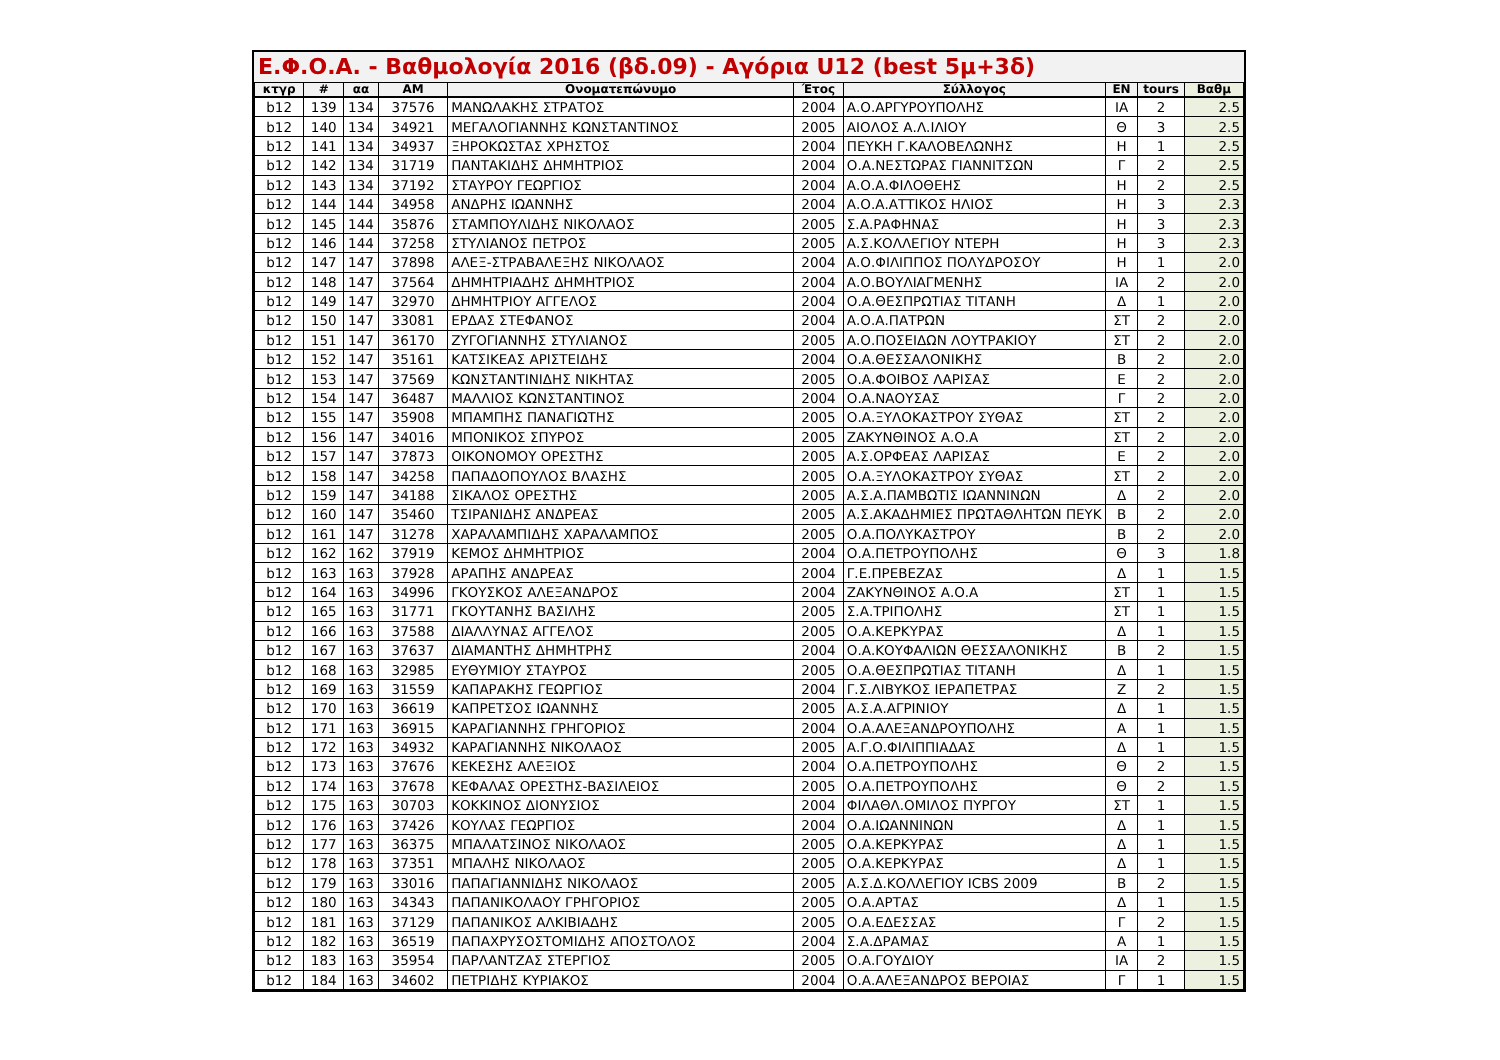Ε.Φ.Ο.Α. - Βαθμολογία 2016 (βδ.09) - Αγόρια U12 (best 5μ+3δ)
| κτγρ | # | αα | AM | Ονοματεπώνυμο | Έτος | Σύλλογος | EN | tours | Βαθμ |
| --- | --- | --- | --- | --- | --- | --- | --- | --- | --- |
| b12 | 139 | 134 | 37576 | ΜΑΝΩΛΑΚΗΣ ΣΤΡΑΤΟΣ | 2004 | Α.Ο.ΑΡΓΥΡΟΥΠΟΛΗΣ | ΙΑ | 2 | 2.5 |
| b12 | 140 | 134 | 34921 | ΜΕΓΑΛΟΓΙΑΝΝΗΣ ΚΩΝΣΤΑΝΤΙΝΟΣ | 2005 | ΑΙΟΛΟΣ Α.Λ.ΙΛΙΟΥ | Θ | 3 | 2.5 |
| b12 | 141 | 134 | 34937 | ΞΗΡΟΚΩΣΤΑΣ ΧΡΗΣΤΟΣ | 2004 | ΠΕΥΚΗ Γ.ΚΑΛΟΒΕΛΩΝΗΣ | Η | 1 | 2.5 |
| b12 | 142 | 134 | 31719 | ΠΑΝΤΑΚΙΔΗΣ ΔΗΜΗΤΡΙΟΣ | 2004 | Ο.Α.ΝΕΣΤΩΡΑΣ ΓΙΑΝΝΙΤΣΩΝ | Γ | 2 | 2.5 |
| b12 | 143 | 134 | 37192 | ΣΤΑΥΡΟΥ ΓΕΩΡΓΙΟΣ | 2004 | Α.Ο.Α.ΦΙΛΟΘΕΗΣ | Η | 2 | 2.5 |
| b12 | 144 | 144 | 34958 | ΑΝΔΡΗΣ ΙΩΑΝΝΗΣ | 2004 | Α.Ο.Α.ΑΤΤΙΚΟΣ ΗΛΙΟΣ | Η | 3 | 2.3 |
| b12 | 145 | 144 | 35876 | ΣΤΑΜΠΟΥΛΙΔΗΣ ΝΙΚΟΛΑΟΣ | 2005 | Σ.Α.ΡΑΦΗΝΑΣ | Η | 3 | 2.3 |
| b12 | 146 | 144 | 37258 | ΣΤΥΛΙΑΝΟΣ ΠΕΤΡΟΣ | 2005 | Α.Σ.ΚΟΛΛΕΓΙΟΥ ΝΤΕΡΗ | Η | 3 | 2.3 |
| b12 | 147 | 147 | 37898 | ΑΛΕΞ-ΣΤΡΑΒΑΛΕΞΗΣ ΝΙΚΟΛΑΟΣ | 2004 | Α.Ο.ΦΙΛΙΠΠΟΣ ΠΟΛΥΔΡΟΣΟΥ | Η | 1 | 2.0 |
| b12 | 148 | 147 | 37564 | ΔΗΜΗΤΡΙΑΔΗΣ ΔΗΜΗΤΡΙΟΣ | 2004 | Α.Ο.ΒΟΥΛΙΑΓΜΕΝΗΣ | ΙΑ | 2 | 2.0 |
| b12 | 149 | 147 | 32970 | ΔΗΜΗΤΡΙΟΥ ΑΓΓΕΛΟΣ | 2004 | Ο.Α.ΘΕΣΠΡΩΤΙΑΣ ΤΙΤΑΝΗ | Δ | 1 | 2.0 |
| b12 | 150 | 147 | 33081 | ΕΡΔΑΣ ΣΤΕΦΑΝΟΣ | 2004 | Α.Ο.Α.ΠΑΤΡΩΝ | ΣΤ | 2 | 2.0 |
| b12 | 151 | 147 | 36170 | ΖΥΓΟΓΙΑΝΝΗΣ ΣΤΥΛΙΑΝΟΣ | 2005 | Α.Ο.ΠΟΣΕΙΔΩΝ ΛΟΥΤΡΑΚΙΟΥ | ΣΤ | 2 | 2.0 |
| b12 | 152 | 147 | 35161 | ΚΑΤΣΙΚΕΑΣ ΑΡΙΣΤΕΙΔΗΣ | 2004 | Ο.Α.ΘΕΣΣΑΛΟΝΙΚΗΣ | Β | 2 | 2.0 |
| b12 | 153 | 147 | 37569 | ΚΩΝΣΤΑΝΤΙΝΙΔΗΣ ΝΙΚΗΤΑΣ | 2005 | Ο.Α.ΦΟΙΒΟΣ ΛΑΡΙΣΑΣ | Ε | 2 | 2.0 |
| b12 | 154 | 147 | 36487 | ΜΑΛΛΙΟΣ ΚΩΝΣΤΑΝΤΙΝΟΣ | 2004 | Ο.Α.ΝΑΟΥΣΑΣ | Γ | 2 | 2.0 |
| b12 | 155 | 147 | 35908 | ΜΠΑΜΠΗΣ ΠΑΝΑΓΙΩΤΗΣ | 2005 | Ο.Α.ΞΥΛΟΚΑΣΤΡΟΥ ΣΥΘΑΣ | ΣΤ | 2 | 2.0 |
| b12 | 156 | 147 | 34016 | ΜΠΟΝΙΚΟΣ ΣΠΥΡΟΣ | 2005 | ΖΑΚΥΝΘΙΝΟΣ Α.Ο.Α | ΣΤ | 2 | 2.0 |
| b12 | 157 | 147 | 37873 | ΟΙΚΟΝΟΜΟΥ ΟΡΕΣΤΗΣ | 2005 | Α.Σ.ΟΡΦΕΑΣ ΛΑΡΙΣΑΣ | Ε | 2 | 2.0 |
| b12 | 158 | 147 | 34258 | ΠΑΠΑΔΟΠΟΥΛΟΣ ΒΛΑΣΗΣ | 2005 | Ο.Α.ΞΥΛΟΚΑΣΤΡΟΥ ΣΥΘΑΣ | ΣΤ | 2 | 2.0 |
| b12 | 159 | 147 | 34188 | ΣΙΚΑΛΟΣ ΟΡΕΣΤΗΣ | 2005 | Α.Σ.Α.ΠΑΜΒΩΤΙΣ ΙΩΑΝΝΙΝΩΝ | Δ | 2 | 2.0 |
| b12 | 160 | 147 | 35460 | ΤΣΙΡΑΝΙΔΗΣ ΑΝΔΡΕΑΣ | 2005 | Α.Σ.ΑΚΑΔΗΜΙΕΣ ΠΡΩΤΑΘΛΗΤΩΝ ΠΕΥΚ | Β | 2 | 2.0 |
| b12 | 161 | 147 | 31278 | ΧΑΡΑΛΑΜΠΙΔΗΣ ΧΑΡΑΛΑΜΠΟΣ | 2005 | Ο.Α.ΠΟΛΥΚΑΣΤΡΟΥ | Β | 2 | 2.0 |
| b12 | 162 | 162 | 37919 | ΚΕΜΟΣ ΔΗΜΗΤΡΙΟΣ | 2004 | Ο.Α.ΠΕΤΡΟΥΠΟΛΗΣ | Θ | 3 | 1.8 |
| b12 | 163 | 163 | 37928 | ΑΡΑΠΗΣ ΑΝΔΡΕΑΣ | 2004 | Γ.Ε.ΠΡΕΒΕΖΑΣ | Δ | 1 | 1.5 |
| b12 | 164 | 163 | 34996 | ΓΚΟΥΣΚΟΣ ΑΛΕΞΑΝΔΡΟΣ | 2004 | ΖΑΚΥΝΘΙΝΟΣ Α.Ο.Α | ΣΤ | 1 | 1.5 |
| b12 | 165 | 163 | 31771 | ΓΚΟΥΤΑΝΗΣ ΒΑΣΙΛΗΣ | 2005 | Σ.Α.ΤΡΙΠΟΛΗΣ | ΣΤ | 1 | 1.5 |
| b12 | 166 | 163 | 37588 | ΔΙΑΛΛΥΝΑΣ ΑΓΓΕΛΟΣ | 2005 | Ο.Α.ΚΕΡΚΥΡΑΣ | Δ | 1 | 1.5 |
| b12 | 167 | 163 | 37637 | ΔΙΑΜΑΝΤΗΣ ΔΗΜΗΤΡΗΣ | 2004 | Ο.Α.ΚΟΥΦΑΛΙΩΝ ΘΕΣΣΑΛΟΝΙΚΗΣ | Β | 2 | 1.5 |
| b12 | 168 | 163 | 32985 | ΕΥΘΥΜΙΟΥ ΣΤΑΥΡΟΣ | 2005 | Ο.Α.ΘΕΣΠΡΩΤΙΑΣ ΤΙΤΑΝΗ | Δ | 1 | 1.5 |
| b12 | 169 | 163 | 31559 | ΚΑΠΑΡΑΚΗΣ ΓΕΩΡΓΙΟΣ | 2004 | Γ.Σ.ΛΙΒΥΚΟΣ ΙΕΡΑΠΕΤΡΑΣ | Ζ | 2 | 1.5 |
| b12 | 170 | 163 | 36619 | ΚΑΠΡΕΤΣΟΣ ΙΩΑΝΝΗΣ | 2005 | Α.Σ.Α.ΑΓΡΙΝΙΟΥ | Δ | 1 | 1.5 |
| b12 | 171 | 163 | 36915 | ΚΑΡΑΓΙΑΝΝΗΣ ΓΡΗΓΟΡΙΟΣ | 2004 | Ο.Α.ΑΛΕΞΑΝΔΡΟΥΠΟΛΗΣ | Α | 1 | 1.5 |
| b12 | 172 | 163 | 34932 | ΚΑΡΑΓΙΑΝΝΗΣ ΝΙΚΟΛΑΟΣ | 2005 | Α.Γ.Ο.ΦΙΛΙΠΠΙΑΔΑΣ | Δ | 1 | 1.5 |
| b12 | 173 | 163 | 37676 | ΚΕΚΕΣΗΣ ΑΛΕΞΙΟΣ | 2004 | Ο.Α.ΠΕΤΡΟΥΠΟΛΗΣ | Θ | 2 | 1.5 |
| b12 | 174 | 163 | 37678 | ΚΕΦΑΛΑΣ ΟΡΕΣΤΗΣ-ΒΑΣΙΛΕΙΟΣ | 2005 | Ο.Α.ΠΕΤΡΟΥΠΟΛΗΣ | Θ | 2 | 1.5 |
| b12 | 175 | 163 | 30703 | ΚΟΚΚΙΝΟΣ ΔΙΟΝΥΣΙΟΣ | 2004 | ΦΙΛΑΘΛ.ΟΜΙΛΟΣ ΠΥΡΓΟΥ | ΣΤ | 1 | 1.5 |
| b12 | 176 | 163 | 37426 | ΚΟΥΛΑΣ ΓΕΩΡΓΙΟΣ | 2004 | Ο.Α.ΙΩΑΝΝΙΝΩΝ | Δ | 1 | 1.5 |
| b12 | 177 | 163 | 36375 | ΜΠΑΛΑΤΣΙΝΟΣ ΝΙΚΟΛΑΟΣ | 2005 | Ο.Α.ΚΕΡΚΥΡΑΣ | Δ | 1 | 1.5 |
| b12 | 178 | 163 | 37351 | ΜΠΑΛΗΣ ΝΙΚΟΛΑΟΣ | 2005 | Ο.Α.ΚΕΡΚΥΡΑΣ | Δ | 1 | 1.5 |
| b12 | 179 | 163 | 33016 | ΠΑΠΑΓΙΑΝΝΙΔΗΣ ΝΙΚΟΛΑΟΣ | 2005 | Α.Σ.Δ.ΚΟΛΛΕΓΙΟΥ ICBS 2009 | Β | 2 | 1.5 |
| b12 | 180 | 163 | 34343 | ΠΑΠΑΝΙΚΟΛΑΟΥ ΓΡΗΓΟΡΙΟΣ | 2005 | Ο.Α.ΑΡΤΑΣ | Δ | 1 | 1.5 |
| b12 | 181 | 163 | 37129 | ΠΑΠΑΝΙΚΟΣ ΑΛΚΙΒΙΑΔΗΣ | 2005 | Ο.Α.ΕΔΕΣΣΑΣ | Γ | 2 | 1.5 |
| b12 | 182 | 163 | 36519 | ΠΑΠΑΧΡΥΣΟΣΤΟΜΙΔΗΣ ΑΠΟΣΤΟΛΟΣ | 2004 | Σ.Α.ΔΡΑΜΑΣ | Α | 1 | 1.5 |
| b12 | 183 | 163 | 35954 | ΠΑΡΛΑΝΤΖΑΣ ΣΤΕΡΓΙΟΣ | 2005 | Ο.Α.ΓΟΥΔΙΟΥ | ΙΑ | 2 | 1.5 |
| b12 | 184 | 163 | 34602 | ΠΕΤΡΙΔΗΣ ΚΥΡΙΑΚΟΣ | 2004 | Ο.Α.ΑΛΕΞΑΝΔΡΟΣ ΒΕΡΟΙΑΣ | Γ | 1 | 1.5 |